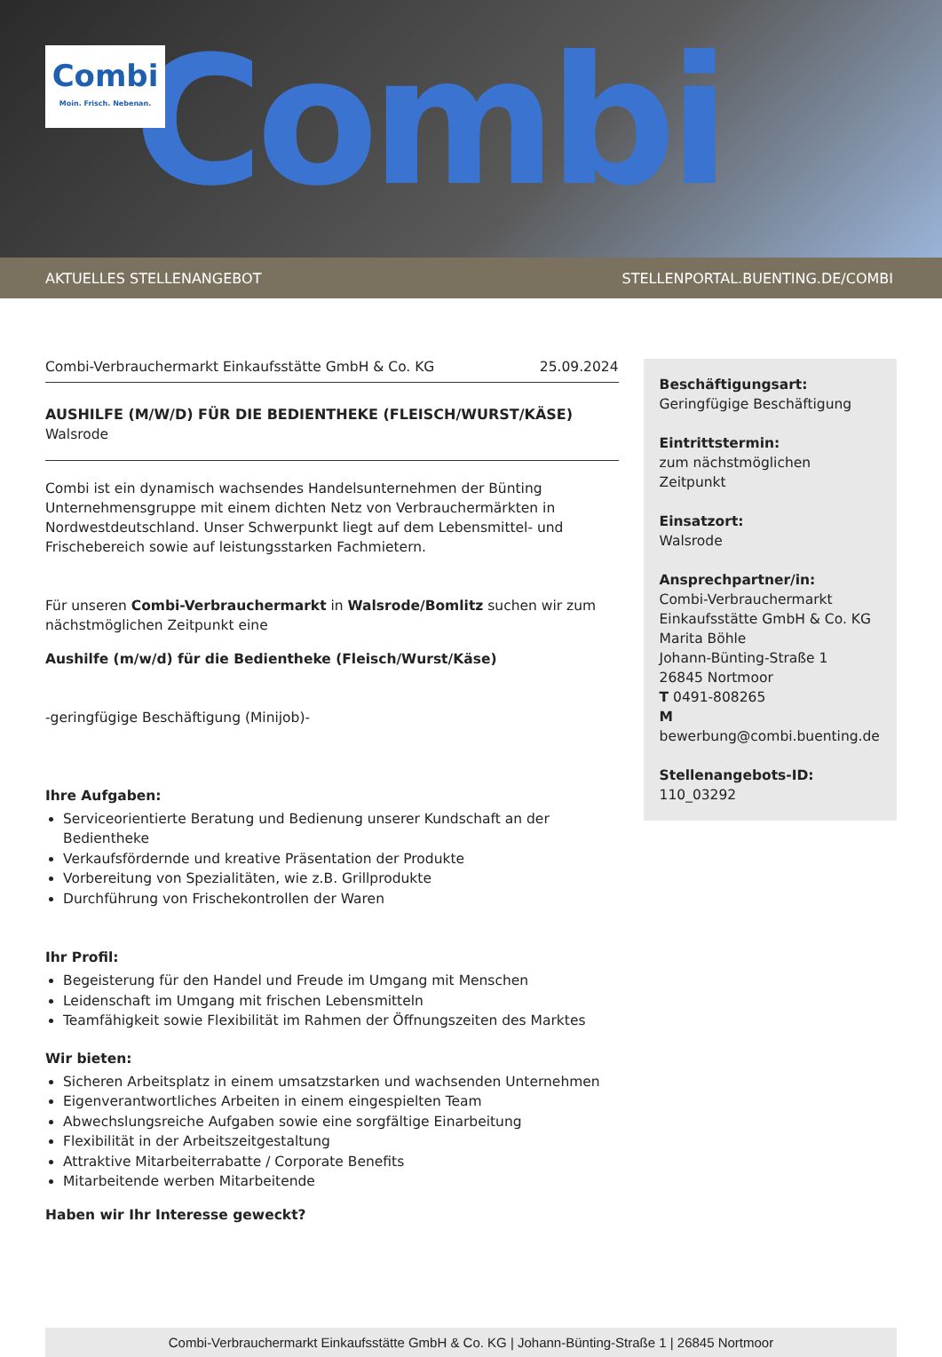Combi
Combi
Moin. Frisch. Nebenan.
AKTUELLES STELLENANGEBOT STELLENPORTAL.BUENTING.DE/COMBI
Combi-Verbrauchermarkt Einkaufsstätte GmbH & Co. KG 25.09.2024
AUSHILFE (M/W/D) FÜR DIE BEDIENTHEKE (FLEISCH/WURST/KÄSE)
Walsrode
Combi ist ein dynamisch wachsendes Handelsunternehmen der Bünting Unternehmensgruppe mit einem dichten Netz von Verbrauchermärkten in Nordwestdeutschland. Unser Schwerpunkt liegt auf dem Lebensmittel- und Frischebereich sowie auf leistungsstarken Fachmietern.
Für unseren Combi-Verbrauchermarkt in Walsrode/Bomlitz suchen wir zum nächstmöglichen Zeitpunkt eine
Aushilfe (m/w/d) für die Bedientheke (Fleisch/Wurst/Käse)
-geringfügige Beschäftigung (Minijob)-
Ihre Aufgaben:
Serviceorientierte Beratung und Bedienung unserer Kundschaft an der Bedientheke
Verkaufsfördernde und kreative Präsentation der Produkte
Vorbereitung von Spezialitäten, wie z.B. Grillprodukte
Durchführung von Frischekontrollen der Waren
Ihr Profil:
Begeisterung für den Handel und Freude im Umgang mit Menschen
Leidenschaft im Umgang mit frischen Lebensmitteln
Teamfähigkeit sowie Flexibilität im Rahmen der Öffnungszeiten des Marktes
Wir bieten:
Sicheren Arbeitsplatz in einem umsatzstarken und wachsenden Unternehmen
Eigenverantwortliches Arbeiten in einem eingespielten Team
Abwechslungsreiche Aufgaben sowie eine sorgfältige Einarbeitung
Flexibilität in der Arbeitszeitgestaltung
Attraktive Mitarbeiterrabatte / Corporate Benefits
Mitarbeitende werben Mitarbeitende
Haben wir Ihr Interesse geweckt?
Beschäftigungsart:
Geringfügige Beschäftigung
Eintrittstermin:
zum nächstmöglichen Zeitpunkt
Einsatzort:
Walsrode
Ansprechpartner/in:
Combi-Verbrauchermarkt Einkaufsstätte GmbH & Co. KG
Marita Böhle
Johann-Bünting-Straße 1
26845 Nortmoor
T 0491-808265
M
bewerbung@combi.buenting.de
Stellenangebots-ID:
110_03292
Combi-Verbrauchermarkt Einkaufsstätte GmbH & Co. KG | Johann-Bünting-Straße 1 | 26845 Nortmoor